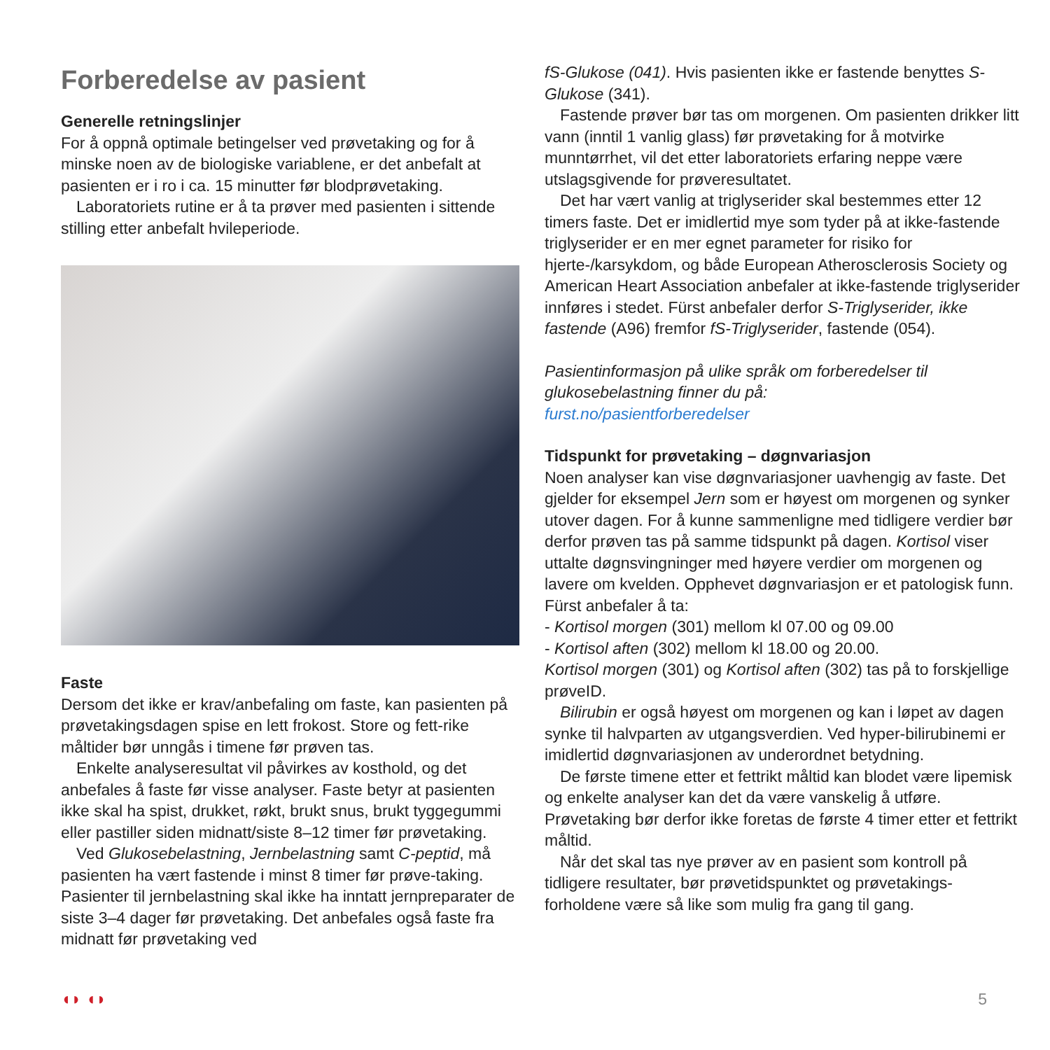Forberedelse av pasient
Generelle retningslinjer
For å oppnå optimale betingelser ved prøvetaking og for å minske noen av de biologiske variablene, er det anbefalt at pasienten er i ro i ca. 15 minutter før blodprøvetaking.
Laboratoriets rutine er å ta prøver med pasienten i sittende stilling etter anbefalt hvileperiode.
Faste
Dersom det ikke er krav/anbefaling om faste, kan pasienten på prøvetakingsdagen spise en lett frokost. Store og fett-rike måltider bør unngås i timene før prøven tas.
Enkelte analyseresultat vil påvirkes av kosthold, og det anbefales å faste før visse analyser. Faste betyr at pasienten ikke skal ha spist, drukket, røkt, brukt snus, brukt tyggegummi eller pastiller siden midnatt/siste 8–12 timer før prøvetaking.
Ved Glukosebelastning, Jernbelastning samt C-peptid, må pasienten ha vært fastende i minst 8 timer før prøve-taking. Pasienter til jernbelastning skal ikke ha inntatt jernpreparater de siste 3–4 dager før prøvetaking. Det anbefales også faste fra midnatt før prøvetaking ved
fS-Glukose (041). Hvis pasienten ikke er fastende benyttes S-Glukose (341).
Fastende prøver bør tas om morgenen. Om pasienten drikker litt vann (inntil 1 vanlig glass) før prøvetaking for å motvirke munntørrhet, vil det etter laboratoriets erfaring neppe være utslagsgivende for prøveresultatet.
Det har vært vanlig at triglyserider skal bestemmes etter 12 timers faste. Det er imidlertid mye som tyder på at ikke-fastende triglyserider er en mer egnet parameter for risiko for hjerte-/karsykdom, og både European Atherosclerosis Society og American Heart Association anbefaler at ikke-fastende triglyserider innføres i stedet. Fürst anbefaler derfor S-Triglyserider, ikke fastende (A96) fremfor fS-Triglyserider, fastende (054).
Pasientinformasjon på ulike språk om forberedelser til glukosebelastning finner du på:
furst.no/pasientforberedelser
Tidspunkt for prøvetaking – døgnvariasjon
Noen analyser kan vise døgnvariasjoner uavhengig av faste. Det gjelder for eksempel Jern som er høyest om morgenen og synker utover dagen. For å kunne sammenligne med tidligere verdier bør derfor prøven tas på samme tidspunkt på dagen. Kortisol viser uttalte døgnsvingninger med høyere verdier om morgenen og lavere om kvelden. Opphevet døgnvariasjon er et patologisk funn. Fürst anbefaler å ta:
- Kortisol morgen (301) mellom kl 07.00 og 09.00
- Kortisol aften (302) mellom kl 18.00 og 20.00.
Kortisol morgen (301) og Kortisol aften (302) tas på to forskjellige prøveID.
Bilirubin er også høyest om morgenen og kan i løpet av dagen synke til halvparten av utgangsverdien. Ved hyper-bilirubinemi er imidlertid døgnvariasjonen av underordnet betydning.
De første timene etter et fettrikt måltid kan blodet være lipemisk og enkelte analyser kan det da være vanskelig å utføre. Prøvetaking bør derfor ikke foretas de første 4 timer etter et fettrikt måltid.
Når det skal tas nye prøver av en pasient som kontroll på tidligere resultater, bør prøvetidspunktet og prøvetakings-forholdene være så like som mulig fra gang til gang.
◖◗ ◖◗ 5